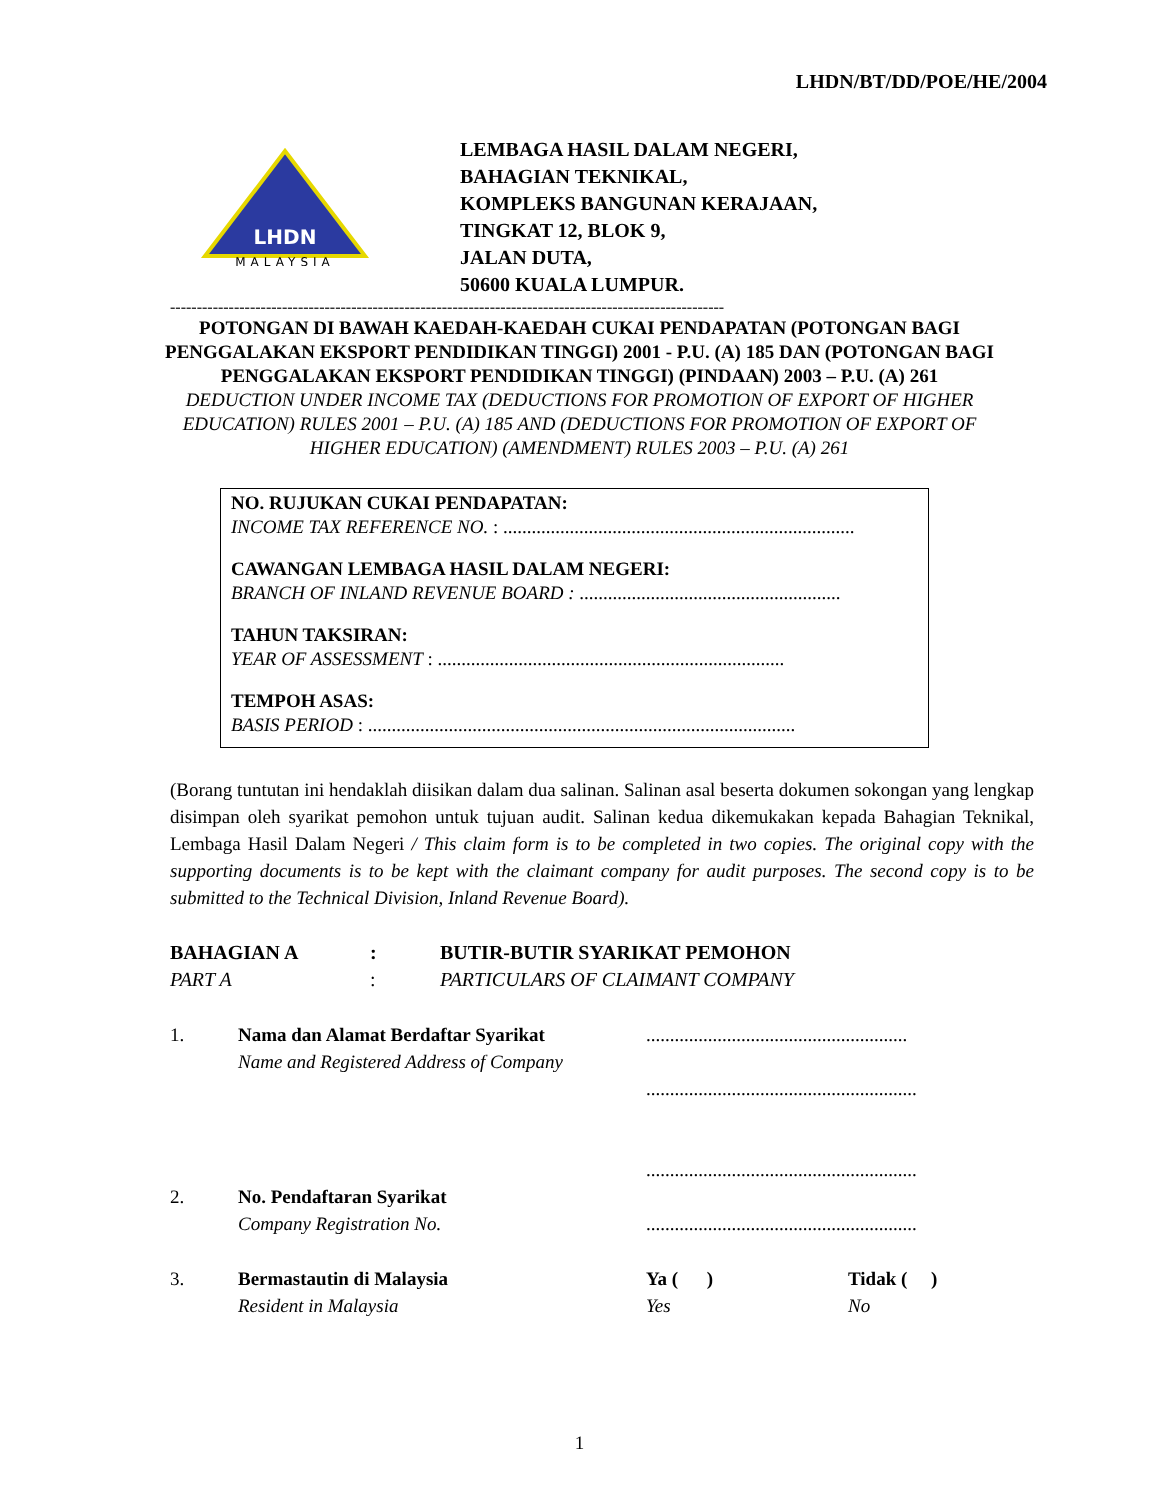LHDN/BT/DD/POE/HE/2004
LHDN
MALAYSIA
LEMBAGA HASIL DALAM NEGERI,
BAHAGIAN TEKNIKAL,
KOMPLEKS BANGUNAN KERAJAAN,
TINGKAT 12, BLOK 9,
JALAN DUTA,
50600 KUALA LUMPUR.
--------------------------------------------------------------------------------------------------------
POTONGAN DI BAWAH KAEDAH-KAEDAH CUKAI PENDAPATAN (POTONGAN BAGI PENGGALAKAN EKSPORT PENDIDIKAN TINGGI) 2001 - P.U. (A) 185 DAN (POTONGAN BAGI PENGGALAKAN EKSPORT PENDIDIKAN TINGGI) (PINDAAN) 2003 – P.U. (A) 261
DEDUCTION UNDER INCOME TAX (DEDUCTIONS FOR PROMOTION OF EXPORT OF HIGHER EDUCATION) RULES 2001 – P.U. (A) 185 AND (DEDUCTIONS FOR PROMOTION OF EXPORT OF HIGHER EDUCATION) (AMENDMENT) RULES 2003 – P.U. (A) 261
NO. RUJUKAN CUKAI PENDAPATAN:
INCOME TAX REFERENCE NO. : ..........................................................................
CAWANGAN LEMBAGA HASIL DALAM NEGERI:
BRANCH OF INLAND REVENUE BOARD : .......................................................
TAHUN TAKSIRAN:
YEAR OF ASSESSMENT : .........................................................................
TEMPOH ASAS:
BASIS PERIOD : ..........................................................................................
(Borang tuntutan ini hendaklah diisikan dalam dua salinan. Salinan asal beserta dokumen sokongan yang lengkap disimpan oleh syarikat pemohon untuk tujuan audit. Salinan kedua dikemukakan kepada Bahagian Teknikal, Lembaga Hasil Dalam Negeri / This claim form is to be completed in two copies. The original copy with the supporting documents is to be kept with the claimant company for audit purposes. The second copy is to be submitted to the Technical Division, Inland Revenue Board).
BAHAGIAN A
PART A
:
:
BUTIR-BUTIR SYARIKAT PEMOHON
PARTICULARS OF CLAIMANT COMPANY
1. Nama dan Alamat Berdaftar Syarikat
Name and Registered Address of Company
.......................................................
.........................................................
.........................................................
2. No. Pendaftaran Syarikat
Company Registration No.
.........................................................
3. Bermastautin di Malaysia
Resident in Malaysia
Ya ( )
Yes
Tidak ( )
No
1